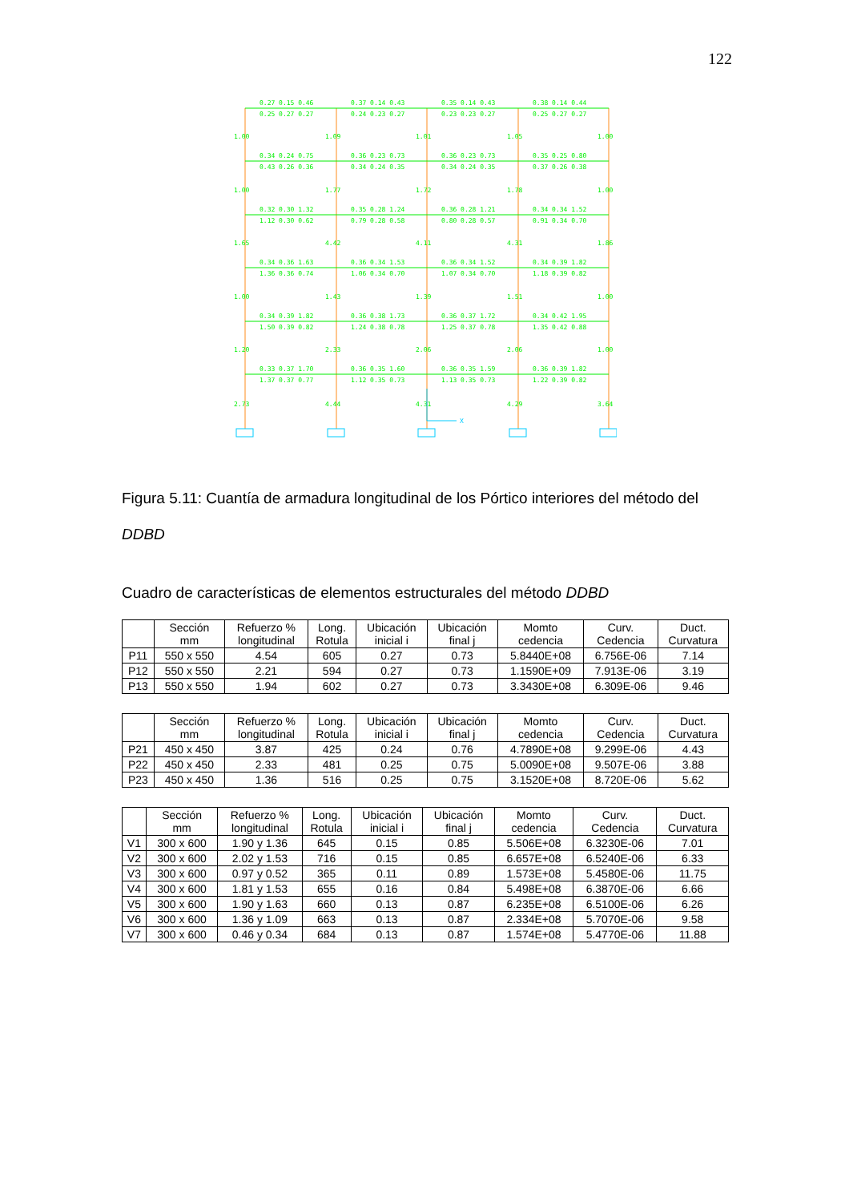122
0.27 0.15 0.46
0.37 0.14 0.43
0.35 0.14 0.43
0.38 0.14 0.44
0.25 0.27 0.27
0.24 0.23 0.27
0.23 0.23 0.27
0.25 0.27 0.27
0.34 0.24 0.75
0.36 0.23 0.73
0.36 0.23 0.73
0.35 0.25 0.80
0.43 0.26 0.36
0.34 0.24 0.35
0.34 0.24 0.35
0.37 0.26 0.38
0.32 0.30 1.32
0.35 0.28 1.24
0.36 0.28 1.21
0.34 0.34 1.52
1.12 0.30 0.62
0.79 0.28 0.58
0.80 0.28 0.57
0.91 0.34 0.70
0.34 0.36 1.63
0.36 0.34 1.53
0.36 0.34 1.52
0.34 0.39 1.82
1.36 0.36 0.74
1.06 0.34 0.70
1.07 0.34 0.70
1.18 0.39 0.82
0.34 0.39 1.82
0.36 0.38 1.73
0.36 0.37 1.72
0.34 0.42 1.95
1.50 0.39 0.82
1.24 0.38 0.78
1.25 0.37 0.78
1.35 0.42 0.88
0.33 0.37 1.70
0.36 0.35 1.60
0.36 0.35 1.59
0.36 0.39 1.82
1.37 0.37 0.77
1.12 0.35 0.73
1.13 0.35 0.73
1.22 0.39 0.82
1.00
1.09
1.01
1.05
1.00
1.00
1.77
1.72
1.78
1.00
1.65
4.42
4.11
4.31
1.86
1.00
1.43
1.39
1.51
1.00
1.20
2.33
2.06
2.06
1.00
2.73
4.44
4.31
4.29
3.64
X
Figura 5.11: Cuantía de armadura longitudinal de los Pórtico interiores del método del DDBD
Cuadro de características de elementos estructurales del método DDBD
| | Sección mm | Refuerzo % longitudinal | Long. Rotula | Ubicación inicial i | Ubicación final j | Momto cedencia | Curv. Cedencia | Duct. Curvatura |
| --- | --- | --- | --- | --- | --- | --- | --- | --- |
| P11 | 550 x 550 | 4.54 | 605 | 0.27 | 0.73 | 5.8440E+08 | 6.756E-06 | 7.14 |
| P12 | 550 x 550 | 2.21 | 594 | 0.27 | 0.73 | 1.1590E+09 | 7.913E-06 | 3.19 |
| P13 | 550 x 550 | 1.94 | 602 | 0.27 | 0.73 | 3.3430E+08 | 6.309E-06 | 9.46 |
| | Sección mm | Refuerzo % longitudinal | Long. Rotula | Ubicación inicial i | Ubicación final j | Momto cedencia | Curv. Cedencia | Duct. Curvatura |
| --- | --- | --- | --- | --- | --- | --- | --- | --- |
| P21 | 450 x 450 | 3.87 | 425 | 0.24 | 0.76 | 4.7890E+08 | 9.299E-06 | 4.43 |
| P22 | 450 x 450 | 2.33 | 481 | 0.25 | 0.75 | 5.0090E+08 | 9.507E-06 | 3.88 |
| P23 | 450 x 450 | 1.36 | 516 | 0.25 | 0.75 | 3.1520E+08 | 8.720E-06 | 5.62 |
| | Sección mm | Refuerzo % longitudinal | Long. Rotula | Ubicación inicial i | Ubicación final j | Momto cedencia | Curv. Cedencia | Duct. Curvatura |
| --- | --- | --- | --- | --- | --- | --- | --- | --- |
| V1 | 300 x 600 | 1.90 y 1.36 | 645 | 0.15 | 0.85 | 5.506E+08 | 6.3230E-06 | 7.01 |
| V2 | 300 x 600 | 2.02 y 1.53 | 716 | 0.15 | 0.85 | 6.657E+08 | 6.5240E-06 | 6.33 |
| V3 | 300 x 600 | 0.97 y 0.52 | 365 | 0.11 | 0.89 | 1.573E+08 | 5.4580E-06 | 11.75 |
| V4 | 300 x 600 | 1.81 y 1.53 | 655 | 0.16 | 0.84 | 5.498E+08 | 6.3870E-06 | 6.66 |
| V5 | 300 x 600 | 1.90 y 1.63 | 660 | 0.13 | 0.87 | 6.235E+08 | 6.5100E-06 | 6.26 |
| V6 | 300 x 600 | 1.36 y 1.09 | 663 | 0.13 | 0.87 | 2.334E+08 | 5.7070E-06 | 9.58 |
| V7 | 300 x 600 | 0.46 y 0.34 | 684 | 0.13 | 0.87 | 1.574E+08 | 5.4770E-06 | 11.88 |